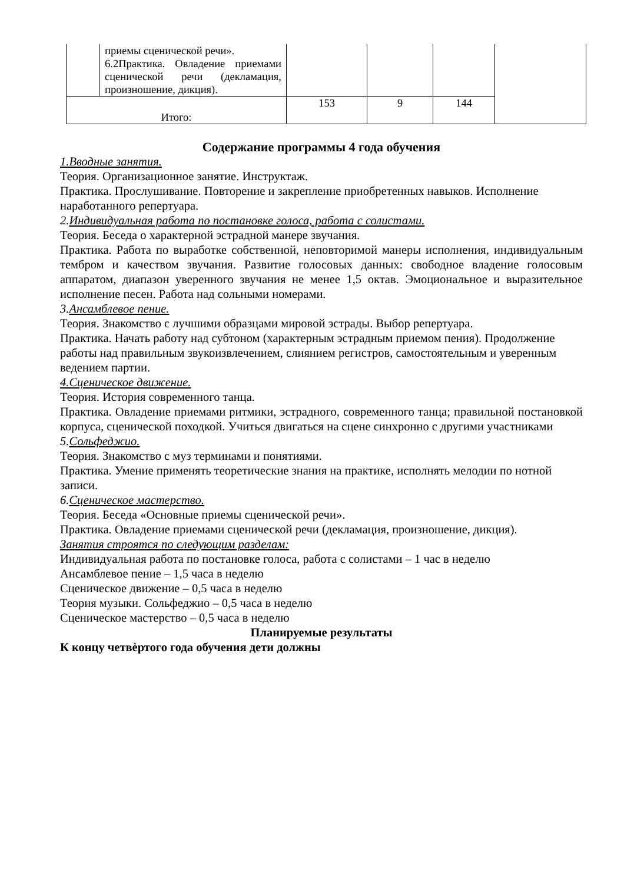| | приемы сценической речи». 6.2Практика. Овладение приемами сценической речи (декламация, произношение, дикция). | | | | |
| Итого: | | 153 | 9 | 144 | |
Содержание программы 4 года обучения
1.Вводные занятия.
Теория. Организационное занятие. Инструктаж.
Практика. Прослушивание. Повторение и закрепление приобретенных навыков. Исполнение наработанного репертуара.
2. Индивидуальная работа по постановке голоса, работа с солистами.
Теория. Беседа о характерной эстрадной манере звучания.
Практика. Работа по выработке собственной, неповторимой манеры исполнения, индивидуальным тембром и качеством звучания. Развитие голосовых данных: свободное владение голосовым аппаратом, диапазон уверенного звучания не менее 1,5 октав. Эмоциональное и выразительное исполнение песен. Работа над сольными номерами.
3. Ансамблевое пение.
Теория. Знакомство с лучшими образцами мировой эстрады. Выбор репертуара.
Практика. Начать работу над субтоном (характерным эстрадным приемом пения). Продолжение работы над правильным звукоизвлечением, слиянием регистров, самостоятельным и уверенным ведением партии.
4.Сценическое движение.
Теория. История современного танца.
Практика. Овладение приемами ритмики, эстрадного, современного танца; правильной постановкой корпуса, сценической походкой. Учиться двигаться на сцене синхронно с другими участниками
5. Сольфеджио.
Теория. Знакомство с муз терминами и понятиями.
Практика. Умение применять теоретические знания на практике, исполнять мелодии по нотной записи.
6. Сценическое мастерство.
Теория. Беседа «Основные приемы сценической речи».
Практика. Овладение приемами сценической речи (декламация, произношение, дикция).
Занятия строятся по следующим разделам:
Индивидуальная работа по постановке голоса, работа с солистами – 1 час в неделю
Ансамблевое пение – 1,5 часа в неделю
Сценическое движение – 0,5 часа в неделю
Теория музыки. Сольфеджио – 0,5 часа в неделю
Сценическое мастерство – 0,5 часа в неделю
Планируемые результаты
К концу четвѐртого года обучения дети должны